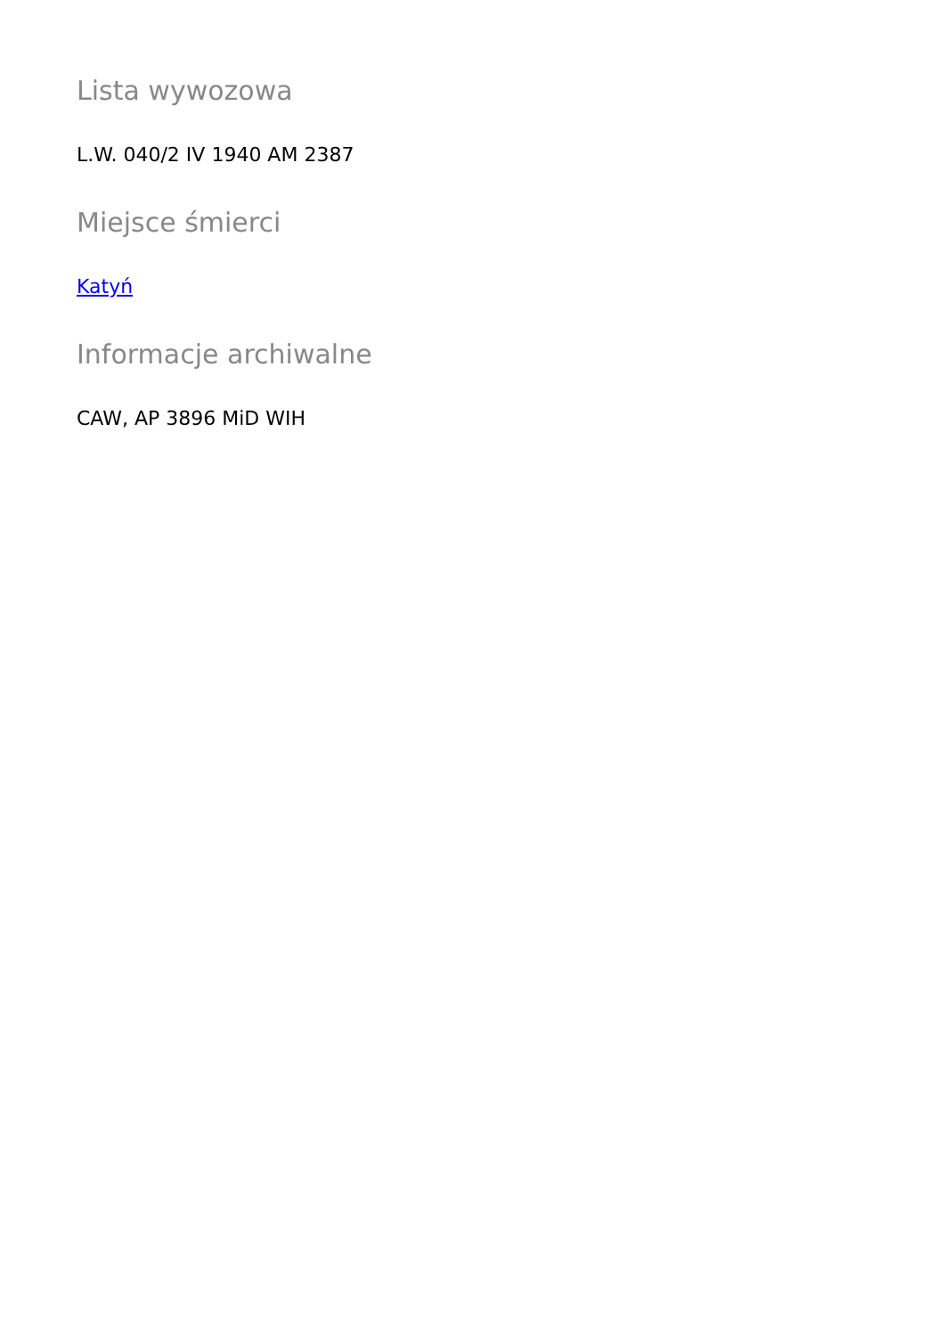Lista wywozowa
L.W. 040/2 IV 1940 AM 2387
Miejsce śmierci
Katyń
Informacje archiwalne
CAW, AP 3896 MiD WIH